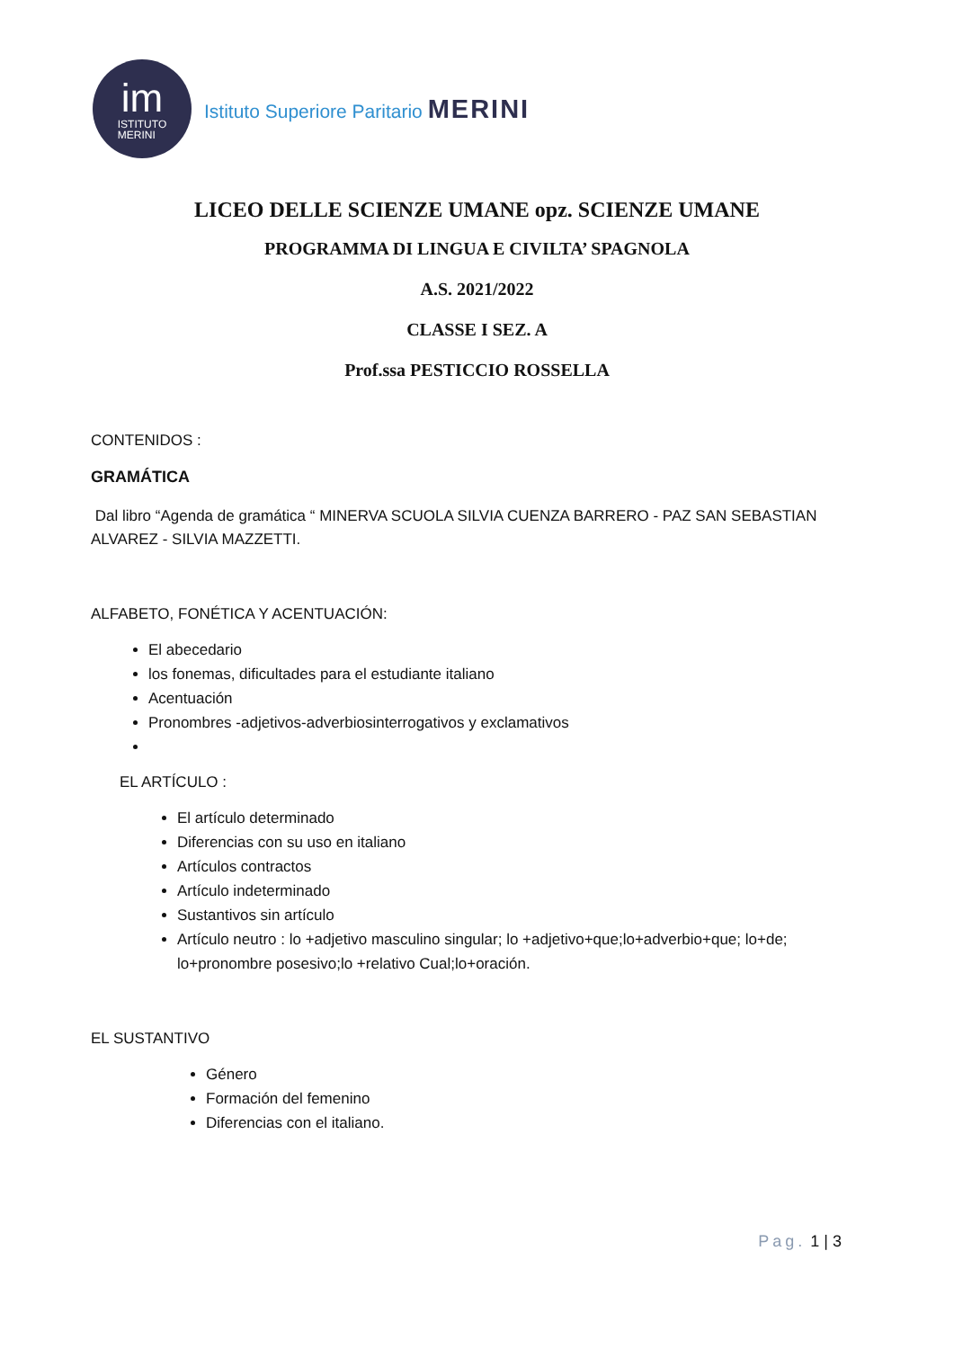im
ISTITUTO
MERINI
Istituto Superiore Paritario MERINI
LICEO DELLE SCIENZE UMANE opz. SCIENZE UMANE
PROGRAMMA DI LINGUA E CIVILTA’ SPAGNOLA
A.S. 2021/2022
CLASSE I SEZ. A
Prof.ssa PESTICCIO ROSSELLA
CONTENIDOS :
GRAMÁTICA
Dal libro “Agenda de gramática “ MINERVA SCUOLA SILVIA CUENZA BARRERO - PAZ SAN SEBASTIAN ALVAREZ - SILVIA MAZZETTI.
ALFABETO, FONÉTICA Y ACENTUACIÓN:
El abecedario
los fonemas, dificultades para el estudiante italiano
Acentuación
Pronombres -adjetivos-adverbiosinterrogativos y exclamativos
EL ARTÍCULO :
El artículo determinado
Diferencias con su uso en italiano
Artículos contractos
Artículo indeterminado
Sustantivos sin artículo
Artículo neutro : lo +adjetivo masculino singular; lo +adjetivo+que;lo+adverbio+que; lo+de; lo+pronombre posesivo;lo +relativo Cual;lo+oración.
EL SUSTANTIVO
Género
Formación del femenino
Diferencias con el italiano.
Pag. 1 | 3